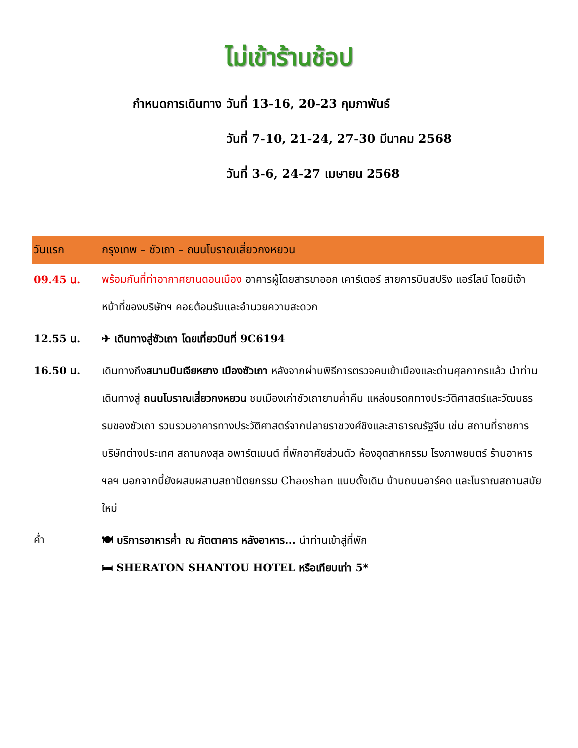ไม่เข้าร้านช้อป
กำหนดการเดินทาง วันที่ 13-16, 20-23 กุมภาพันธ์
วันที่ 7-10, 21-24, 27-30 มีนาคม 2568
วันที่ 3-6, 24-27 เมษายน 2568
| วันแรก | กรุงเทพ – ซัวเถา – ถนนโบราณเสี่ยวกงหยวน |
| --- | --- |
| 09.45 น. | พร้อมกันที่ท่าอากาศยานดอนเมือง อาคารผู้โดยสารขาออก เคาร์เตอร์ สายการบินสปริง แอร์ไลน์ โดยมีเจ้าหน้าที่ของบริษัทฯ คอยต้อนรับและอำนวยความสะดวก |
| 12.55 น. | ✈ เดินทางสู่ซัวเถา โดยเที่ยวบินที่ 9C6194 |
| 16.50 น. | เดินทางถึง สนามบินเจียหยาง เมืองซัวเถา หลังจากผ่านพิธีการตรวจคนเข้าเมืองและด่านศุลกากรแล้ว นำท่านเดินทางสู่ ถนนโบราณเสี่ยวกงหยวน ชมเมืองเก่าซัวเถายามค่ำคืน แหล่งมรดกทางประวัติศาสตร์และวัฒนธรรมของซัวเถา รวบรวมอาคารทางประวัติศาสตร์จากปลายราชวงศ์ชิงและสาธารณรัฐจีน เช่น สถานที่ราชการ บริษัทต่างประเทศ สถานกงสุล อพาร์ตเมนต์ ที่พักอาศัยส่วนตัว ห้องอุตสาหกรรม โรงภาพยนตร์ ร้านอาหาร ฯลฯ นอกจากนี้ยังผสมผสานสถาปัตยกรรม Chaoshan แบบดั้งเดิม บ้านถนนอาร์คด และโบราณสถานสมัยใหม่ |
| ค่ำ | 🍽 บริการอาหารค่ำ ณ ภัตตาคาร หลังอาหาร... นำท่านเข้าสู่ที่พัก 🛏 SHERATON SHANTOU HOTEL หรือเทียบเท่า 5* |